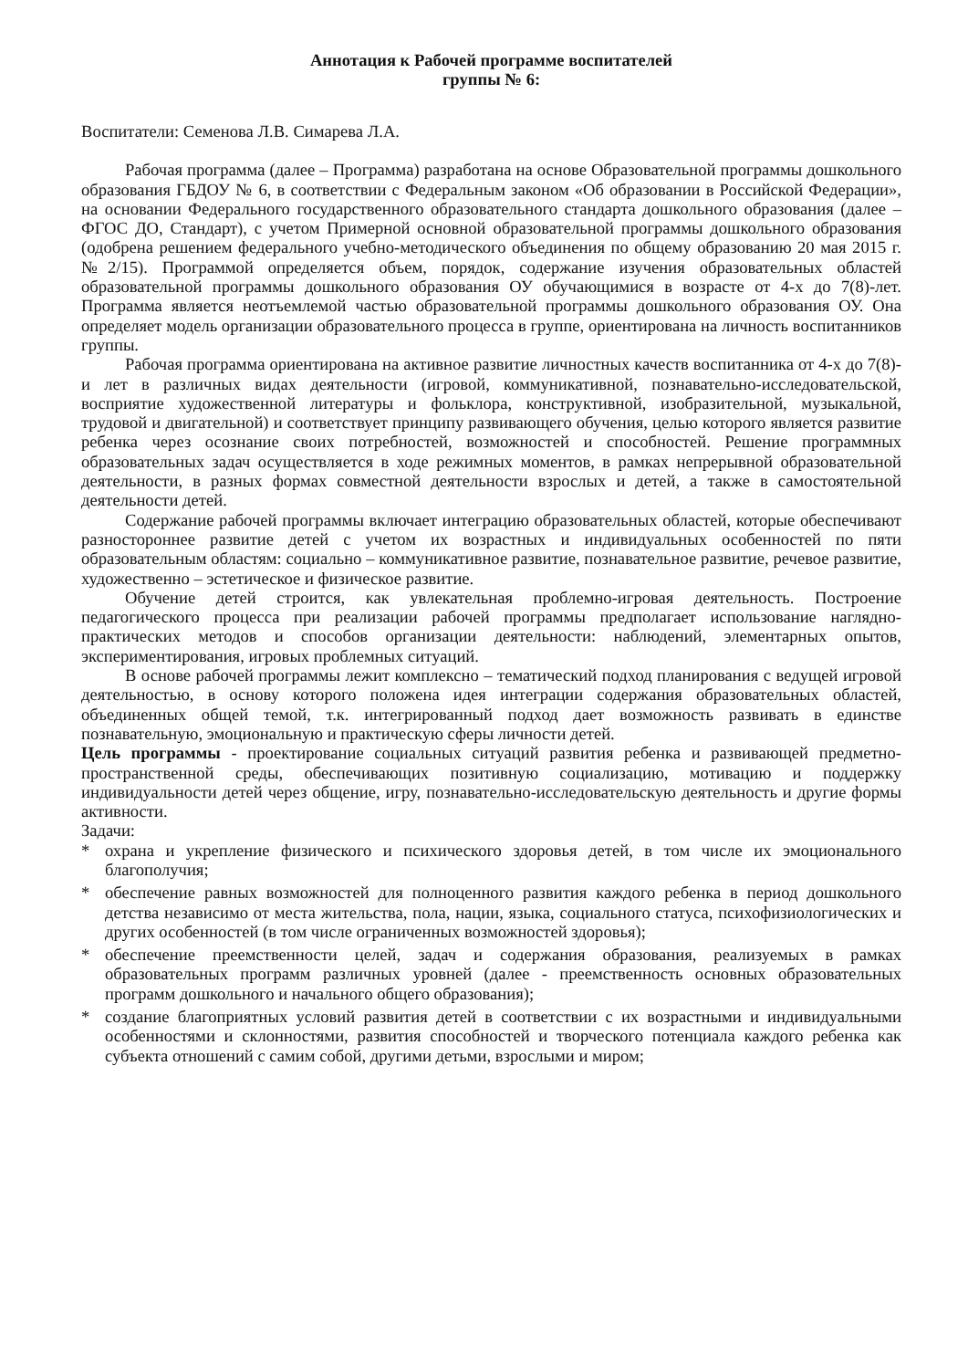Аннотация к Рабочей программе воспитателей
группы № 6:
Воспитатели: Семенова Л.В. Симарева Л.А.
Рабочая программа (далее – Программа) разработана на основе Образовательной программы дошкольного образования ГБДОУ № 6, в соответствии с Федеральным законом «Об образовании в Российской Федерации», на основании Федерального государственного образовательного стандарта дошкольного образования (далее – ФГОС ДО, Стандарт), с учетом Примерной основной образовательной программы дошкольного образования (одобрена решением федерального учебно-методического объединения по общему образованию 20 мая 2015 г. №2/15). Программой определяется объем, порядок, содержание изучения образовательных областей образовательной программы дошкольного образования ОУ обучающимися в возрасте от 4-х до 7(8)-лет. Программа является неотъемлемой частью образовательной программы дошкольного образования ОУ. Она определяет модель организации образовательного процесса в группе, ориентирована на личность воспитанников группы.
Рабочая программа ориентирована на активное развитие личностных качеств воспитанника от 4-х до 7(8)-и лет в различных видах деятельности (игровой, коммуникативной, познавательно-исследовательской, восприятие художественной литературы и фольклора, конструктивной, изобразительной, музыкальной, трудовой и двигательной) и соответствует принципу развивающего обучения, целью которого является развитие ребенка через осознание своих потребностей, возможностей и способностей. Решение программных образовательных задач осуществляется в ходе режимных моментов, в рамках непрерывной образовательной деятельности, в разных формах совместной деятельности взрослых и детей, а также в самостоятельной деятельности детей.
Содержание рабочей программы включает интеграцию образовательных областей, которые обеспечивают разностороннее развитие детей с учетом их возрастных и индивидуальных особенностей по пяти образовательным областям: социально – коммуникативное развитие, познавательное развитие, речевое развитие, художественно – эстетическое и физическое развитие.
Обучение детей строится, как увлекательная проблемно-игровая деятельность. Построение педагогического процесса при реализации рабочей программы предполагает использование наглядно-практических методов и способов организации деятельности: наблюдений, элементарных опытов, экспериментирования, игровых проблемных ситуаций.
В основе рабочей программы лежит комплексно – тематический подход планирования с ведущей игровой деятельностью, в основу которого положена идея интеграции содержания образовательных областей, объединенных общей темой, т.к. интегрированный подход дает возможность развивать в единстве познавательную, эмоциональную и практическую сферы личности детей.
Цель программы - проектирование социальных ситуаций развития ребенка и развивающей предметно-пространственной среды, обеспечивающих позитивную социализацию, мотивацию и поддержку индивидуальности детей через общение, игру, познавательно-исследовательскую деятельность и другие формы активности.
Задачи:
* охрана и укрепление физического и психического здоровья детей, в том числе их эмоционального благополучия;
* обеспечение равных возможностей для полноценного развития каждого ребенка в период дошкольного детства независимо от места жительства, пола, нации, языка, социального статуса, психофизиологических и других особенностей (в том числе ограниченных возможностей здоровья);
* обеспечение преемственности целей, задач и содержания образования, реализуемых в рамках образовательных программ различных уровней (далее - преемственность основных образовательных программ дошкольного и начального общего образования);
* создание благоприятных условий развития детей в соответствии с их возрастными и индивидуальными особенностями и склонностями, развития способностей и творческого потенциала каждого ребенка как субъекта отношений с самим собой, другими детьми, взрослыми и миром;